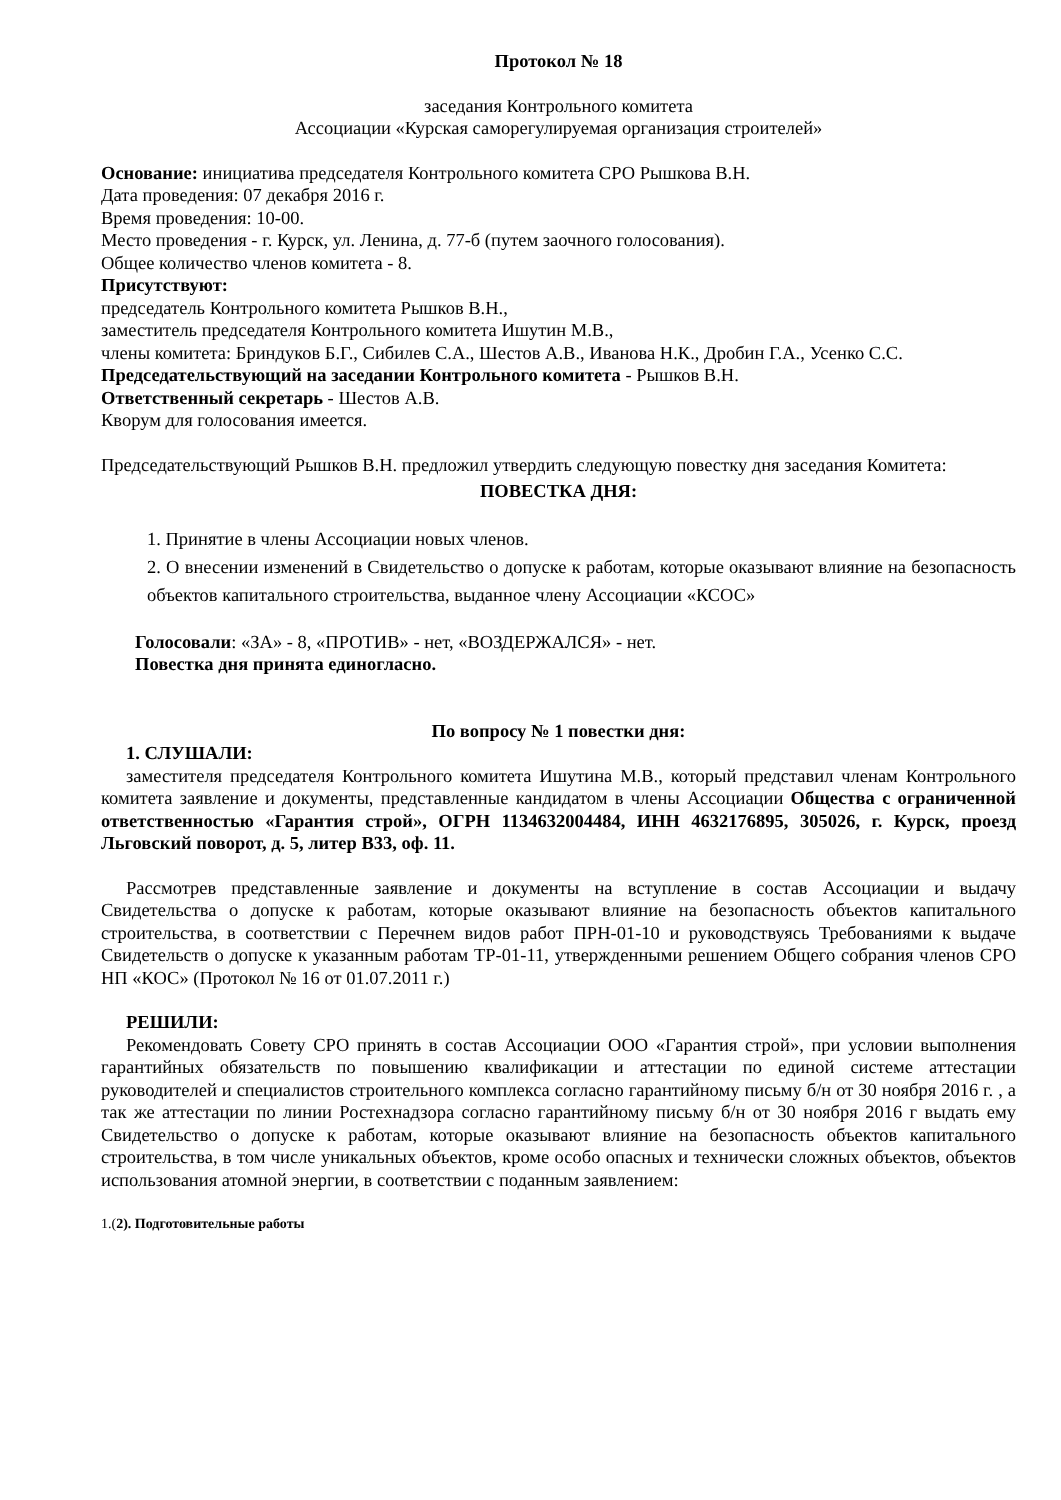Протокол № 18
заседания Контрольного комитета
Ассоциации «Курская саморегулируемая организация строителей»
Основание: инициатива председателя Контрольного комитета СРО Рышкова В.Н.
Дата проведения: 07 декабря 2016 г.
Время проведения: 10-00.
Место проведения - г. Курск, ул. Ленина, д. 77-б (путем заочного голосования).
Общее количество членов комитета - 8.
Присутствуют:
председатель Контрольного комитета Рышков В.Н.,
заместитель председателя Контрольного комитета Ишутин М.В.,
члены комитета: Бриндуков Б.Г., Сибилев С.А., Шестов А.В., Иванова Н.К., Дробин Г.А., Усенко С.С.
Председательствующий на заседании Контрольного комитета - Рышков В.Н.
Ответственный секретарь - Шестов А.В.
Кворум для голосования имеется.
Председательствующий Рышков В.Н. предложил утвердить следующую повестку дня заседания Комитета:
ПОВЕСТКА ДНЯ:
1. Принятие в члены Ассоциации новых членов.
2. О внесении изменений в Свидетельство о допуске к работам, которые оказывают влияние на безопасность объектов капитального строительства, выданное члену Ассоциации «КСОС»
Голосовали: «ЗА» - 8, «ПРОТИВ» - нет, «ВОЗДЕРЖАЛСЯ» - нет.
Повестка дня принята единогласно.
По вопросу № 1 повестки дня:
1. СЛУШАЛИ:
заместителя председателя Контрольного комитета Ишутина М.В., который представил членам Контрольного комитета заявление и документы, представленные кандидатом в члены Ассоциации Общества с ограниченной ответственностью «Гарантия строй», ОГРН 1134632004484, ИНН 4632176895, 305026, г. Курск, проезд Льговский поворот, д. 5, литер В33, оф. 11.
Рассмотрев представленные заявление и документы на вступление в состав Ассоциации и выдачу Свидетельства о допуске к работам, которые оказывают влияние на безопасность объектов капитального строительства, в соответствии с Перечнем видов работ ПРН-01-10 и руководствуясь Требованиями к выдаче Свидетельств о допуске к указанным работам ТР-01-11, утвержденными решением Общего собрания членов СРО НП «КОС» (Протокол № 16 от 01.07.2011 г.)
РЕШИЛИ:
Рекомендовать Совету СРО принять в состав Ассоциации ООО «Гарантия строй», при условии выполнения гарантийных обязательств по повышению квалификации и аттестации по единой системе аттестации руководителей и специалистов строительного комплекса согласно гарантийному письму б/н от 30 ноября 2016 г. , а так же аттестации по линии Ростехнадзора согласно гарантийному письму б/н от 30 ноября 2016 г выдать ему Свидетельство о допуске к работам, которые оказывают влияние на безопасность объектов капитального строительства, в том числе уникальных объектов, кроме особо опасных и технически сложных объектов, объектов использования атомной энергии, в соответствии с поданным заявлением:
1.(2). Подготовительные работы